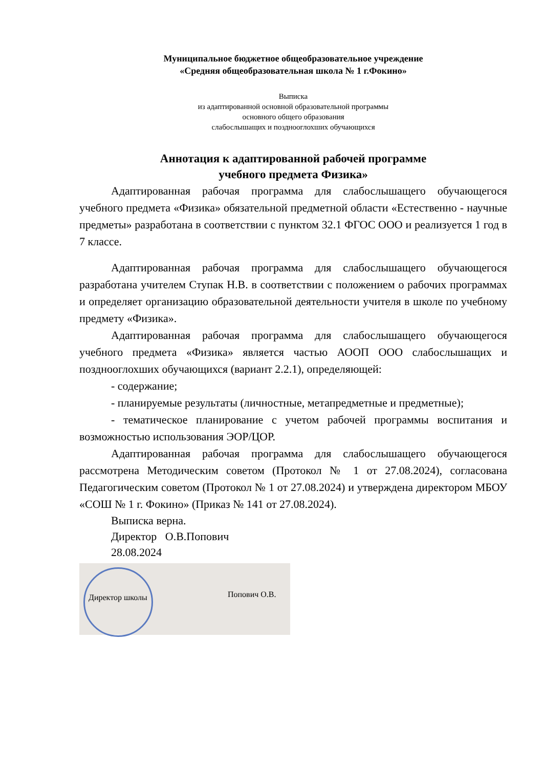Муниципальное бюджетное общеобразовательное учреждение
«Средняя общеобразовательная школа № 1 г.Фокино»
Выписка
из адаптированной основной образовательной программы
основного общего образования
слабослышащих и позднооглохших обучающихся
Аннотация к адаптированной рабочей программе
учебного предмета Физика»
Адаптированная рабочая программа для слабослышащего обучающегося учебного предмета «Физика» обязательной предметной области «Естественно - научные предметы» разработана в соответствии с пунктом 32.1 ФГОС ООО и реализуется 1 год в 7 классе.
Адаптированная рабочая программа для слабослышащего обучающегося разработана учителем Ступак Н.В. в соответствии с положением о рабочих программах и определяет организацию образовательной деятельности учителя в школе по учебному предмету «Физика».
Адаптированная рабочая программа для слабослышащего обучающегося учебного предмета «Физика» является частью АООП ООО слабослышащих и позднооглохших обучающихся (вариант 2.2.1), определяющей:
- содержание;
- планируемые результаты (личностные, метапредметные и предметные);
- тематическое планирование с учетом рабочей программы воспитания и возможностью использования ЭОР/ЦОР.
Адаптированная рабочая программа для слабослышащего обучающегося рассмотрена Методическим советом (Протокол № 1 от 27.08.2024), согласована Педагогическим советом (Протокол № 1 от 27.08.2024) и утверждена директором МБОУ «СОШ № 1 г. Фокино» (Приказ № 141 от 27.08.2024).
Выписка верна.
Директор О.В.Попович
28.08.2024
Директор школы Попович О.В.